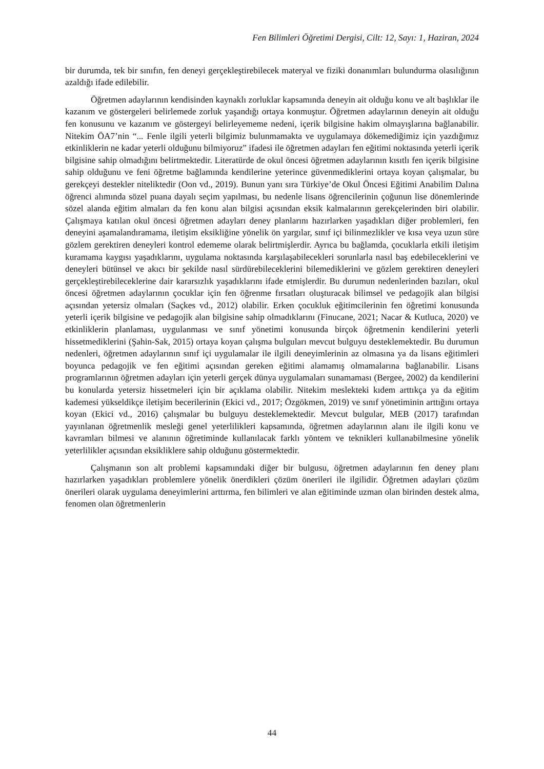Fen Bilimleri Öğretimi Dergisi, Cilt: 12, Sayı: 1, Haziran, 2024
bir durumda, tek bir sınıfın, fen deneyi gerçekleştirebilecek materyal ve fiziki donanımları bulundurma olasılığının azaldığı ifade edilebilir.
Öğretmen adaylarının kendisinden kaynaklı zorluklar kapsamında deneyin ait olduğu konu ve alt başlıklar ile kazanım ve göstergeleri belirlemede zorluk yaşandığı ortaya konmuştur. Öğretmen adaylarının deneyin ait olduğu fen konusunu ve kazanım ve göstergeyi belirleyememe nedeni, içerik bilgisine hakim olmayışlarına bağlanabilir. Nitekim ÖA7’nin “... Fenle ilgili yeterli bilgimiz bulunmamakta ve uygulamaya dökemediğimiz için yazdığımız etkinliklerin ne kadar yeterli olduğunu bilmiyoruz” ifadesi ile öğretmen adayları fen eğitimi noktasında yeterli içerik bilgisine sahip olmadığını belirtmektedir. Literatürde de okul öncesi öğretmen adaylarının kısıtlı fen içerik bilgisine sahip olduğunu ve feni öğretme bağlamında kendilerine yeterince güvenmediklerini ortaya koyan çalışmalar, bu gerekçeyi destekler niteliktedir (Oon vd., 2019). Bunun yanı sıra Türkiye’de Okul Öncesi Eğitimi Anabilim Dalına öğrenci alımında sözel puana dayalı seçim yapılması, bu nedenle lisans öğrencilerinin çoğunun lise dönemlerinde sözel alanda eğitim almaları da fen konu alan bilgisi açısından eksik kalmalarının gerekçelerinden biri olabilir. Çalışmaya katılan okul öncesi öğretmen adayları deney planlarını hazırlarken yaşadıkları diğer problemleri, fen deneyini aşamalandıramama, iletişim eksikliğine yönelik ön yargılar, sınıf içi bilinmezlikler ve kısa veya uzun süre gözlem gerektiren deneyleri kontrol edememe olarak belirtmişlerdir. Ayrıca bu bağlamda, çocuklarla etkili iletişim kuramama kaygısı yaşadıklarını, uygulama noktasında karşılaşabilecekleri sorunlarla nasıl baş edebileceklerini ve deneyleri bütünsel ve akıcı bir şekilde nasıl sürdürebileceklerini bilemediklerini ve gözlem gerektiren deneyleri gerçekleştirebileceklerine dair kararsızlık yaşadıklarını ifade etmişlerdir. Bu durumun nedenlerinden bazıları, okul öncesi öğretmen adaylarının çocuklar için fen öğrenme fırsatları oluşturacak bilimsel ve pedagojik alan bilgisi açısından yetersiz olmaları (Saçkes vd., 2012) olabilir. Erken çocukluk eğitimcilerinin fen öğretimi konusunda yeterli içerik bilgisine ve pedagojik alan bilgisine sahip olmadıklarını (Finucane, 2021; Nacar & Kutluca, 2020) ve etkinliklerin planlaması, uygulanması ve sınıf yönetimi konusunda birçok öğretmenin kendilerini yeterli hissetmediklerini (Şahin-Sak, 2015) ortaya koyan çalışma bulguları mevcut bulguyu desteklemektedir. Bu durumun nedenleri, öğretmen adaylarının sınıf içi uygulamalar ile ilgili deneyimlerinin az olmasına ya da lisans eğitimleri boyunca pedagojik ve fen eğitimi açısından gereken eğitimi alamamış olmamalarına bağlanabilir. Lisans programlarının öğretmen adayları için yeterli gerçek dünya uygulamaları sunamaması (Bergee, 2002) da kendilerini bu konularda yetersiz hissetmeleri için bir açıklama olabilir. Nitekim meslekteki kıdem arttıkça ya da eğitim kademesi yükseldikçe iletişim becerilerinin (Ekici vd., 2017; Özgökmen, 2019) ve sınıf yönetiminin arttığını ortaya koyan (Ekici vd., 2016) çalışmalar bu bulguyu desteklemektedir. Mevcut bulgular, MEB (2017) tarafından yayınlanan öğretmenlik mesleği genel yeterlilikleri kapsamında, öğretmen adaylarının alanı ile ilgili konu ve kavramları bilmesi ve alanının öğretiminde kullanılacak farklı yöntem ve teknikleri kullanabilmesine yönelik yeterlilikler açısından eksikliklere sahip olduğunu göstermektedir.
Çalışmanın son alt problemi kapsamındaki diğer bir bulgusu, öğretmen adaylarının fen deney planı hazırlarken yaşadıkları problemlere yönelik önerdikleri çözüm önerileri ile ilgilidir. Öğretmen adayları çözüm önerileri olarak uygulama deneyimlerini arttırma, fen bilimleri ve alan eğitiminde uzman olan birinden destek alma, fenomen olan öğretmenlerin
44